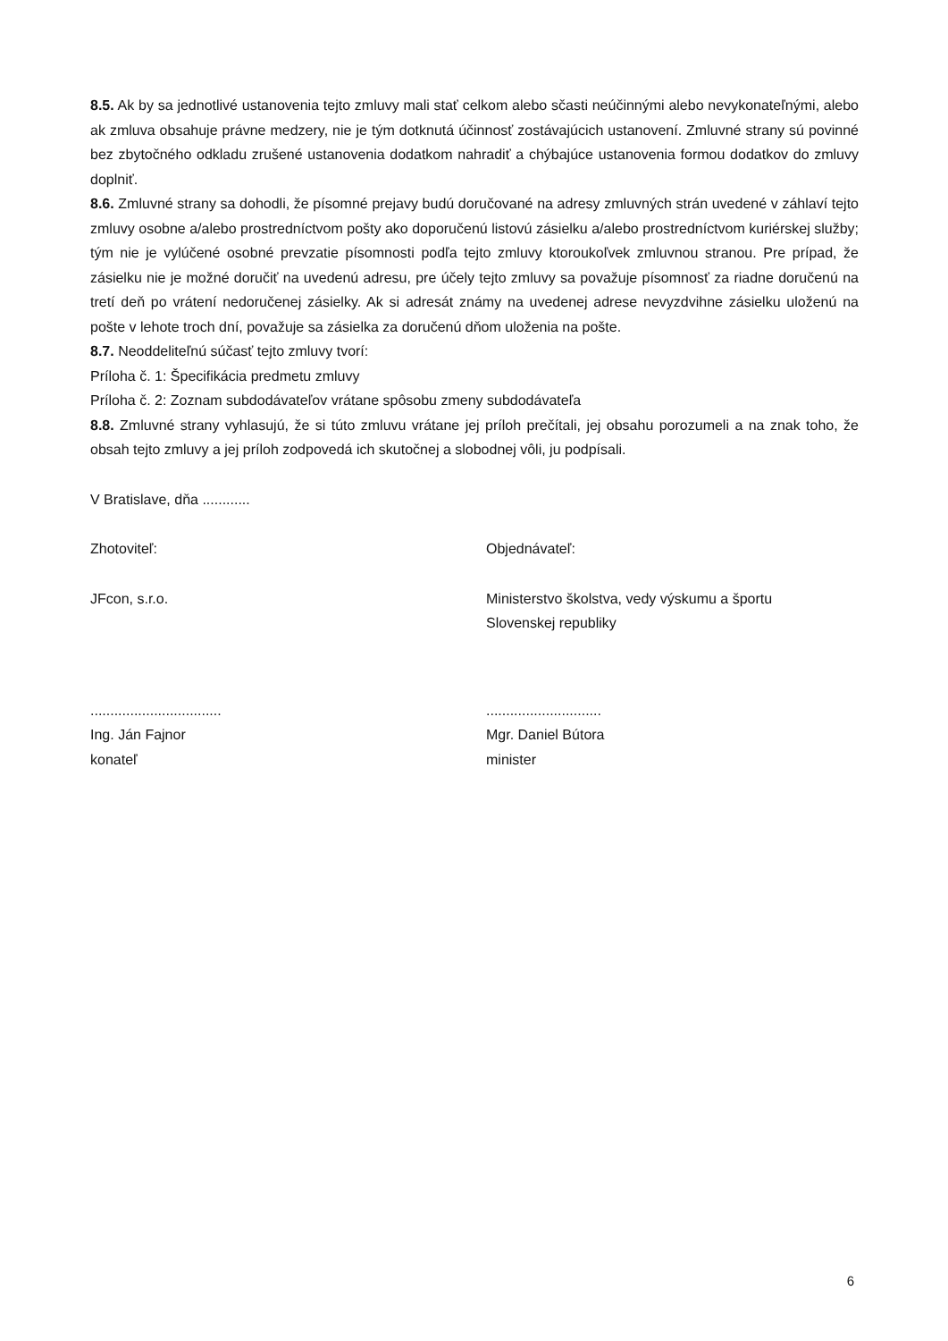8.5. Ak by sa jednotlivé ustanovenia tejto zmluvy mali stať celkom alebo sčasti neúčinnými alebo nevykonateľnými, alebo ak zmluva obsahuje právne medzery, nie je tým dotknutá účinnosť zostávajúcich ustanovení. Zmluvné strany sú povinné bez zbytočného odkladu zrušené ustanovenia dodatkom nahradiť a chýbajúce ustanovenia formou dodatkov do zmluvy doplniť.
8.6. Zmluvné strany sa dohodli, že písomné prejavy budú doručované na adresy zmluvných strán uvedené v záhlaví tejto zmluvy osobne a/alebo prostredníctvom pošty ako doporučenú listovú zásielku a/alebo prostredníctvom kuriérskej služby; tým nie je vylúčené osobné prevzatie písomnosti podľa tejto zmluvy ktoroukoľvek zmluvnou stranou. Pre prípad, že zásielku nie je možné doručiť na uvedenú adresu, pre účely tejto zmluvy sa považuje písomnosť za riadne doručenú na tretí deň po vrátení nedoručenej zásielky. Ak si adresát známy na uvedenej adrese nevyzdvihne zásielku uloženú na pošte v lehote troch dní, považuje sa zásielka za doručenú dňom uloženia na pošte.
8.7. Neoddeliteľnú súčasť tejto zmluvy tvorí:
Príloha č. 1: Špecifikácia predmetu zmluvy
Príloha č. 2: Zoznam subdodávateľov vrátane spôsobu zmeny subdodávateľa
8.8. Zmluvné strany vyhlasujú, že si túto zmluvu vrátane jej príloh prečítali, jej obsahu porozumeli a na znak toho, že obsah tejto zmluvy a jej príloh zodpovedá ich skutočnej a slobodnej vôli, ju podpísali.
V Bratislave, dňa ............
Zhotoviteľ: Objednávateľ:
JFcon, s.r.o. Ministerstvo školstva, vedy výskumu a športu
Slovenskej republiky
.................................
Ing. Ján Fajnor
konateľ
.............................
Mgr. Daniel Bútora
minister
6